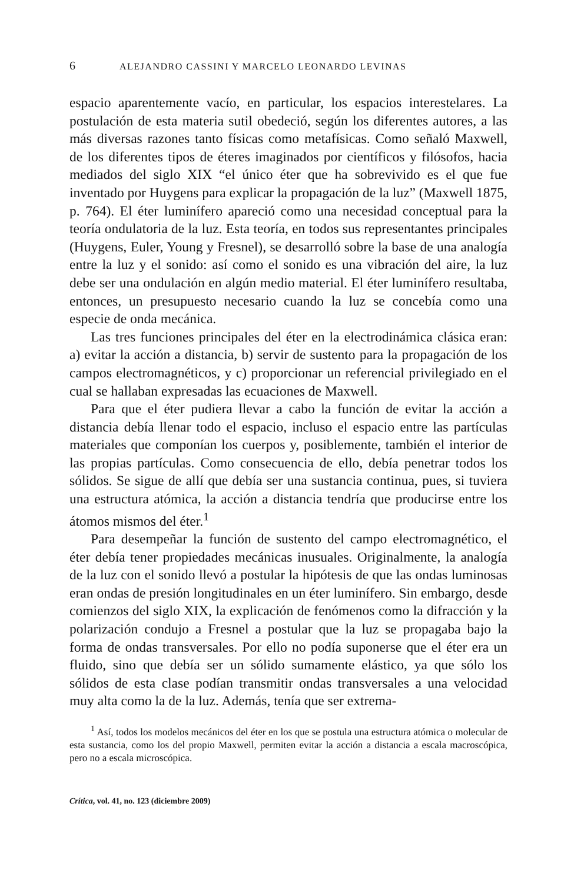6 ALEJANDRO CASSINI Y MARCELO LEONARDO LEVINAS
espacio aparentemente vacío, en particular, los espacios interestelares. La postulación de esta materia sutil obedeció, según los diferentes autores, a las más diversas razones tanto físicas como metafísicas. Como señaló Maxwell, de los diferentes tipos de éteres imaginados por científicos y filósofos, hacia mediados del siglo XIX “el único éter que ha sobrevivido es el que fue inventado por Huygens para explicar la propagación de la luz” (Maxwell 1875, p. 764). El éter luminífero apareció como una necesidad conceptual para la teoría ondulatoria de la luz. Esta teoría, en todos sus representantes principales (Huygens, Euler, Young y Fresnel), se desarrolló sobre la base de una analogía entre la luz y el sonido: así como el sonido es una vibración del aire, la luz debe ser una ondulación en algún medio material. El éter luminífero resultaba, entonces, un presupuesto necesario cuando la luz se concebía como una especie de onda mecánica.
Las tres funciones principales del éter en la electrodinámica clásica eran: a) evitar la acción a distancia, b) servir de sustento para la propagación de los campos electromagnéticos, y c) proporcionar un referencial privilegiado en el cual se hallaban expresadas las ecuaciones de Maxwell.
Para que el éter pudiera llevar a cabo la función de evitar la acción a distancia debía llenar todo el espacio, incluso el espacio entre las partículas materiales que componían los cuerpos y, posiblemente, también el interior de las propias partículas. Como consecuencia de ello, debía penetrar todos los sólidos. Se sigue de allí que debía ser una sustancia continua, pues, si tuviera una estructura atómica, la acción a distancia tendría que producirse entre los átomos mismos del éter.<sup>1</sup>
Para desempeñar la función de sustento del campo electromagnético, el éter debía tener propiedades mecánicas inusuales. Originalmente, la analogía de la luz con el sonido llevó a postular la hipótesis de que las ondas luminosas eran ondas de presión longitudinales en un éter luminífero. Sin embargo, desde comienzos del siglo XIX, la explicación de fenómenos como la difracción y la polarización condujo a Fresnel a postular que la luz se propagaba bajo la forma de ondas transversales. Por ello no podía suponerse que el éter era un fluido, sino que debía ser un sólido sumamente elástico, ya que sólo los sólidos de esta clase podían transmitir ondas transversales a una velocidad muy alta como la de la luz. Además, tenía que ser extrema-
<sup>1</sup> Así, todos los modelos mecánicos del éter en los que se postula una estructura atómica o molecular de esta sustancia, como los del propio Maxwell, permiten evitar la acción a distancia a escala macroscópica, pero no a escala microscópica.
Crítica, vol. 41, no. 123 (diciembre 2009)